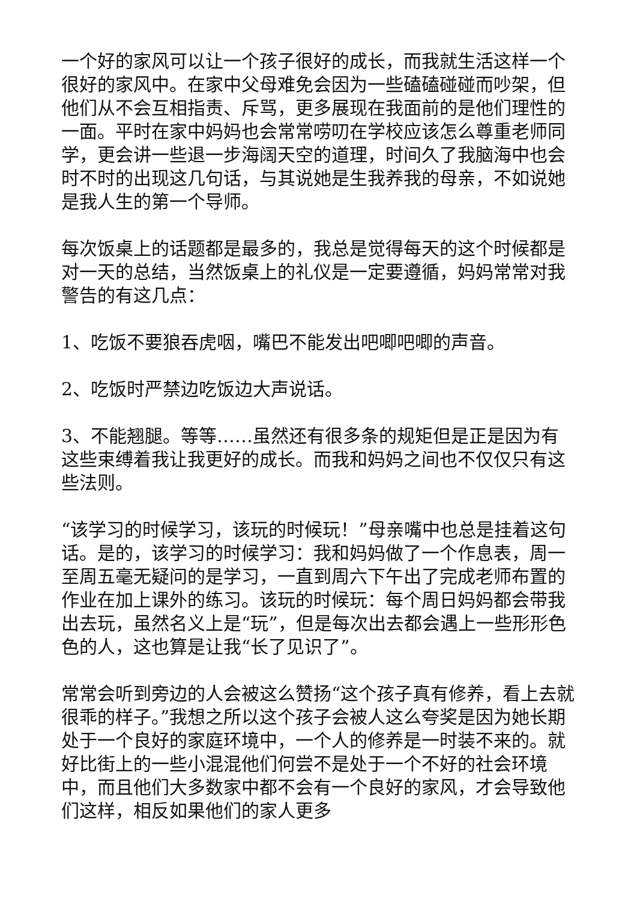一个好的家风可以让一个孩子很好的成长，而我就生活这样一个很好的家风中。在家中父母难免会因为一些磕磕碰碰而吵架，但他们从不会互相指责、斥骂，更多展现在我面前的是他们理性的一面。平时在家中妈妈也会常常唠叨在学校应该怎么尊重老师同学，更会讲一些退一步海阔天空的道理，时间久了我脑海中也会时不时的出现这几句话，与其说她是生我养我的母亲，不如说她是我人生的第一个导师。
每次饭桌上的话题都是最多的，我总是觉得每天的这个时候都是对一天的总结，当然饭桌上的礼仪是一定要遵循，妈妈常常对我警告的有这几点：
1、吃饭不要狼吞虎咽，嘴巴不能发出吧唧吧唧的声音。
2、吃饭时严禁边吃饭边大声说话。
3、不能翘腿。等等……虽然还有很多条的规矩但是正是因为有这些束缚着我让我更好的成长。而我和妈妈之间也不仅仅只有这些法则。
“该学习的时候学习，该玩的时候玩！”母亲嘴中也总是挂着这句话。是的，该学习的时候学习：我和妈妈做了一个作息表，周一至周五毫无疑问的是学习，一直到周六下午出了完成老师布置的作业在加上课外的练习。该玩的时候玩：每个周日妈妈都会带我出去玩，虽然名义上是“玩”，但是每次出去都会遇上一些形形色色的人，这也算是让我“长了见识了”。
常常会听到旁边的人会被这么赞扬“这个孩子真有修养，看上去就很乖的样子。”我想之所以这个孩子会被人这么夸奖是因为她长期处于一个良好的家庭环境中，一个人的修养是一时装不来的。就好比街上的一些小混混他们何尝不是处于一个不好的社会环境中，而且他们大多数家中都不会有一个良好的家风，才会导致他们这样，相反如果他们的家人更多